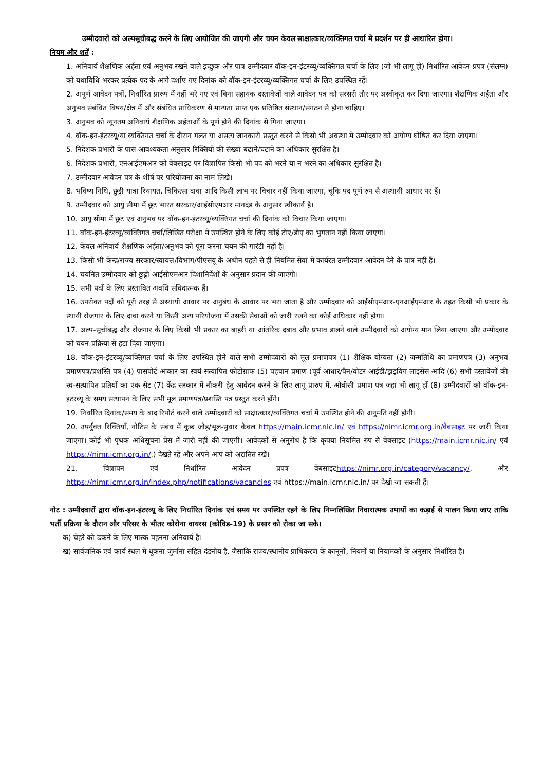उम्मीदवारों को अल्पसूचीबद्ध करने के लिए आयोजित की जाएगी और चयन केवल साक्षात्कार/व्यक्तिगत चर्चा में प्रदर्शन पर ही आधारित होगा।
नियम और शर्तें :
1. अनिवार्य शैक्षणिक अर्हता एवं अनुभव रखने वाले इच्छुक और पात्र उम्मीदवार वॉक-इन-इंटरव्यू/व्यक्तिगत चर्चा के लिए (जो भी लागू हो) निर्धारित आवेदन प्रपत्र (संलग्न) को यथाविधि भरकर प्रत्येक पद के आगे दर्शाए गए दिनांक को वॉक-इन-इंटरव्यू/व्यक्तिगत चर्चा के लिए उपस्थित रहें।
2. अपूर्ण आवेदन पत्रों, निर्धारित प्रारुप में नहीं भरे गए एवं बिना सहायक दस्तावेजों वाले आवेदन पत्र को सरसरी तौर पर अस्वीकृत कर दिया जाएगा। शैक्षणिक अर्हता और अनुभव संबंधित विषय/क्षेत्र में और संबंधित प्राधिकरण से मान्यता प्राप्त एक प्रतिष्ठित संस्थान/संगठन से होना चाहिए।
3. अनुभव को न्यूनतम अनिवार्य शैक्षणिक अर्हताओं के पूर्ण होने की दिनांक से गिना जाएगा।
4. वॉक-इन-इंटरव्यू/या व्यक्तिगत चर्चा के दौरान गलत या असत्य जानकारी प्रस्तुत करने से किसी भी अवस्था में उम्मीदवार को अयोग्य घोषित कर दिया जाएगा।
5. निदेशक प्रभारी के पास आवश्यकता अनुसार रिक्तियों की संख्या बढाने/घटाने का अधिकार सुरक्षित है।
6. निदेशक प्रभारी, एनआईएमआर को वेबसाइट पर विज्ञापित किसी भी पद को भरने या न भरने का अधिकार सुरक्षित है।
7. उम्मीदवार आवेदन पत्र के शीर्ष पर परियोजना का नाम लिखे।
8. भविष्य निधि, छुट्टी यात्रा रियायत, चिकित्सा दावा आदि किसी लाभ पर विचार नहीं किया जाएगा, चूंकि पद पूर्ण रुप से अस्थायी आधार पर हैं।
9. उम्मीदवार को आयु सीमा में छूट भारत सरकार/आईसीएमआर मानदंड के अनुसार स्वीकार्य है।
10. आयु सीमा में छूट एवं अनुभव पर वॉक-इन-इंटरव्यू/व्यक्तिगत चर्चा की दिनांक को विचार किया जाएगा।
11. वॉक-इन-इंटरव्यू/व्यक्तिगत चर्चा/लिखित परीक्षा में उपस्थित होने के लिए कोई टीए/डीए का भुगतान नहीं किया जाएगा।
12. केवल अनिवार्य शैक्षणिक अर्हता/अनुभव को पूरा करना चयन की गारंटी नहीं है।
13. किसी भी केन्द्र/राज्य सरकार/स्वायत्त/विभाग/पीएसयू के अधीन पहले से ही नियमित सेवा में कार्यरत उम्मीदवार आवेदन देने के पात्र नहीं हैं।
14. चयनित उम्मीदवार को छुट्टी आईसीएमआर दिशानिर्देशों के अनुसार प्रदान की जाएगी।
15. सभी पदों के लिए प्रस्तावित अवधि संविदात्मक हैं।
16. उपरोक्त पदों को पूरी तरह से अस्थायी आधार पर अनुबंध के आधार पर भरा जाता है और उम्मीदवार को आईसीएमआर-एनआईएमआर के तहत किसी भी प्रकार के स्थायी रोजगार के लिए दावा करने या किसी अन्य परियोजना में उसकी सेवाओं को जारी रखने का कोई अधिकार नहीं होगा।
17. अल्प-सूचीबद्ध और रोजगार के लिए किसी भी प्रकार का बाहरी या आंतरिक दबाव और प्रभाव डालने वाले उम्मीदवारों को अयोग्य मान लिया जाएगा और उम्मीदवार को चयन प्रक्रिया से हटा दिया जाएगा।
18. वॉक-इन-इंटरव्यू/व्यक्तिगत चर्चा के लिए उपस्थित होने वाले सभी उम्मीदवारों को मूल प्रमाणपत्र (1) शैक्षिक योग्यता (2) जन्मतिथि का प्रमाणपत्र (3) अनुभव प्रमाणपत्र/प्रशस्ति पत्र (4) पासपोर्ट आकार का स्वयं सत्यापित फोटोग्राफ (5) पहचान प्रमाण (पूर्व आधार/पैन/वोटर आईडी/ड्राइविंग लाइसेंस आदि (6) सभी दस्तावेजों की स्व-सत्यापित प्रतियों का एक सेट (7) केंद्र सरकार में नौकरी हेतु आवेदन करने के लिए लागू प्रारुप में, ओबीसी प्रमाण पत्र जहां भी लागू हों (8) उम्मीदवारों को वॉक-इन-इंटरव्यू के समय सत्यापन के लिए सभी मूल प्रमाणपत्र/प्रशस्ति पत्र प्रस्तुत करने होंगे।
19. निर्धारित दिनांक/समय के बाद रिपोर्ट करने वाले उम्मीदवारों को साक्षात्कार/व्यक्तिगत चर्चा में उपस्थित होने की अनुमति नहीं होगी।
20. उपर्युक्त रिक्तियॉं, नोटिस के संबंध में कुछ जोड़/भूल-सुधार केवल https://main.icmr.nic.in/ एवं https://nimr.icmr.org.in/वेबसाइट पर जारी किया जाएगा। कोई भी पृथक अधिसूचना प्रेस में जारी नहीं की जाएगी। आवेदकों से अनुरोध है कि कृपया नियमित रुप से वेबसाइट (https://main.icmr.nic.in/ एवं https://nimr.icmr.org.in/.) देखते रहें और अपने आप को अद्यतित रखें।
21. विज्ञापन एवं निर्धारित आवेदन प्रपत्र वेबसाइटhttps://nimr.org.in/category/vacancy/, और https://nimr.icmr.org.in/index.php/notifications/vacancies एवं https://main.icmr.nic.in/ पर देखी जा सकती हैं।
नोट : उम्मीदवारों द्वारा वॉक-इन-इंटरव्यू के लिए निर्धारित दिनांक एवं समय पर उपस्थित रहने के लिए निम्नलिखित निवारात्मक उपायों का कड़ाई से पालन किया जाए ताकि भर्ती प्रक्रिया के दौरान और परिसर के भीतर कोरोना वायरस (कोविड-19) के प्रसार को रोका जा सके।
क) चेहरे को ढकने के लिए मास्क पहनना अनिवार्य है।
ख) सार्वजनिक एवं कार्य स्थल में थूकना जुर्माना सहित दंडनीय है, जैसाकि राज्य/स्थानीय प्राधिकरण के कानूनों, नियमों या नियामकों के अनुसार निर्धारित हैं।